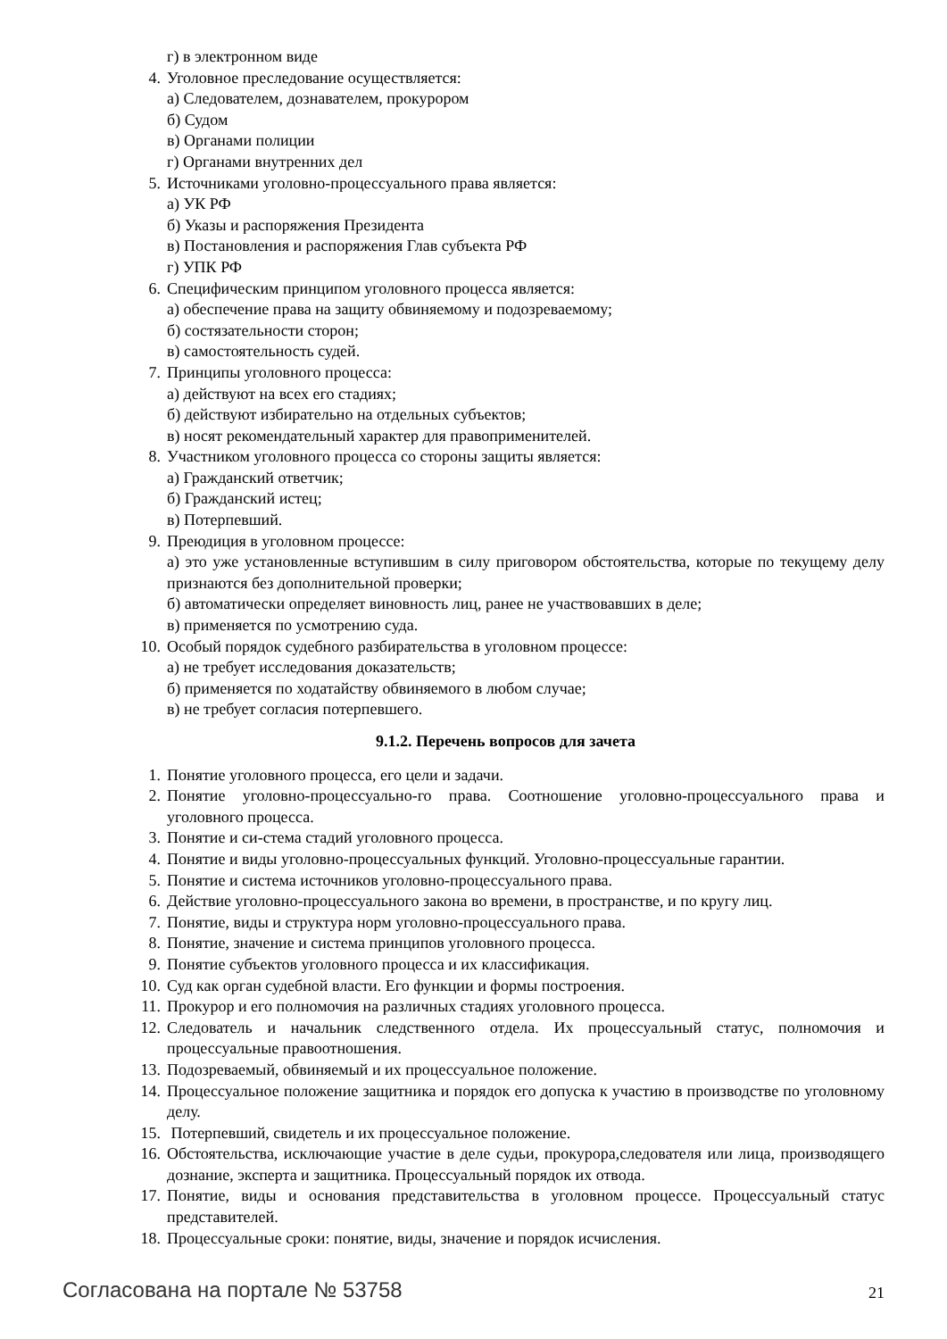г) в электронном виде
4. Уголовное преследование осуществляется:
а) Следователем, дознавателем, прокурором
б) Судом
в) Органами полиции
г) Органами внутренних дел
5. Источниками уголовно-процессуального права является:
а) УК РФ
б) Указы и распоряжения Президента
в) Постановления и распоряжения Глав субъекта РФ
г) УПК РФ
6. Специфическим принципом уголовного процесса является:
а) обеспечение права на защиту обвиняемому и подозреваемому;
б) состязательности сторон;
в) самостоятельность судей.
7. Принципы уголовного процесса:
а) действуют на всех его стадиях;
б) действуют избирательно на отдельных субъектов;
в) носят рекомендательный характер для правоприменителей.
8. Участником уголовного процесса со стороны защиты является:
а) Гражданский ответчик;
б) Гражданский истец;
в) Потерпевший.
9. Преюдиция в уголовном процессе:
а) это уже установленные вступившим в силу приговором обстоятельства, которые по текущему делу признаются без дополнительной проверки;
б) автоматически определяет виновность лиц, ранее не участвовавших в деле;
в) применяется по усмотрению суда.
10. Особый порядок судебного разбирательства в уголовном процессе:
а) не требует исследования доказательств;
б) применяется по ходатайству обвиняемого в любом случае;
в) не требует согласия потерпевшего.
9.1.2. Перечень вопросов для зачета
1. Понятие уголовного процесса, его цели и задачи.
2. Понятие уголовно-процессуально-го права. Соотношение уголовно-процессуального права и уголовного процесса.
3. Понятие и си-стема стадий уголовного процесса.
4. Понятие и виды уголовно-процессуальных функций. Уголовно-процессуальные гарантии.
5. Понятие и система источников уголовно-процессуального права.
6. Действие уголовно-процессуального закона во времени, в пространстве, и по кругу лиц.
7. Понятие, виды и структура норм уголовно-процессуального права.
8. Понятие, значение и система принципов уголовного процесса.
9. Понятие субъектов уголовного процесса и их классификация.
10. Суд как орган судебной власти. Его функции и формы построения.
11. Прокурор и его полномочия на различных стадиях уголовного процесса.
12. Следователь и начальник следственного отдела. Их процессуальный статус, полномочия и процессуальные правоотношения.
13. Подозреваемый, обвиняемый и их процессуальное положение.
14. Процессуальное положение защитника и порядок его допуска к участию в производстве по уголовному делу.
15. Потерпевший, свидетель и их процессуальное положение.
16. Обстоятельства, исключающие участие в деле судьи, прокурора,следователя или лица, производящего дознание, эксперта и защитника. Процессуальный порядок их отвода.
17. Понятие, виды и основания представительства в уголовном процессе. Процессуальный статус представителей.
18. Процессуальные сроки: понятие, виды, значение и порядок исчисления.
Согласована на портале № 53758 21